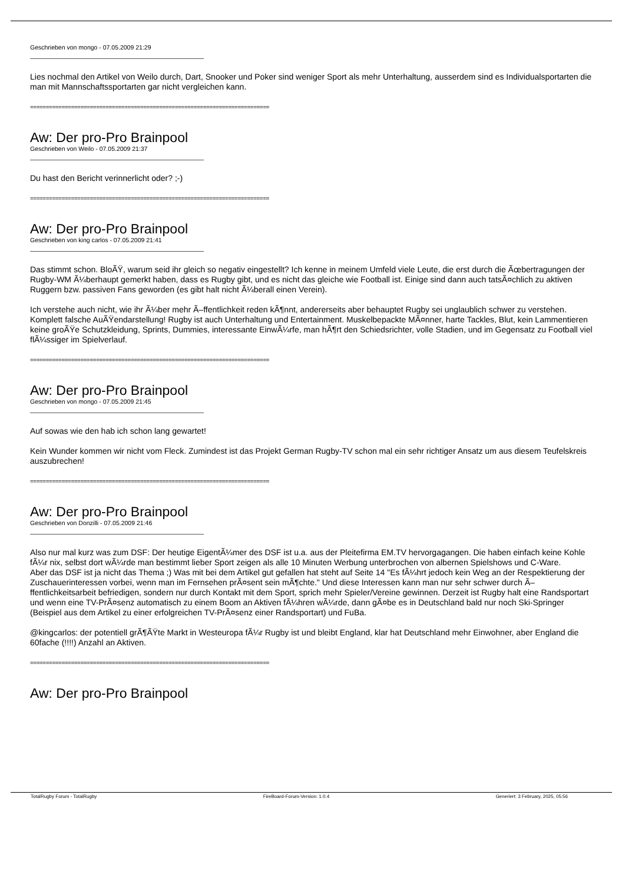Geschrieben von mongo - 07.05.2009 21:29
Lies nochmal den Artikel von Weilo durch, Dart, Snooker und Poker sind weniger Sport als mehr Unterhaltung, ausserdem sind es Individualsportarten die man mit Mannschaftssportarten gar nicht vergleichen kann.
============================================================================
Aw: Der pro-Pro Brainpool
Geschrieben von Weilo - 07.05.2009 21:37
Du hast den Bericht verinnerlicht oder? ;-)
============================================================================
Aw: Der pro-Pro Brainpool
Geschrieben von king carlos - 07.05.2009 21:41
Das stimmt schon. BloÃŸ, warum seid ihr gleich so negativ eingestellt? Ich kenne in meinem Umfeld viele Leute, die erst durch die Ãœbertragungen der Rugby-WM Ã¼berhaupt gemerkt haben, dass es Rugby gibt, und es nicht das gleiche wie Football ist. Einige sind dann auch tatsÃ¤chlich zu aktiven Ruggern bzw. passiven Fans geworden (es gibt halt nicht Ã¼berall einen Verein).
Ich verstehe auch nicht, wie ihr Ã¼ber mehr Ã–ffentlichkeit reden kÃ¶nnt, andererseits aber behauptet Rugby sei unglaublich schwer zu verstehen. Komplett falsche AuÃŸendarstellung! Rugby ist auch Unterhaltung und Entertainment. Muskelbepackte MÃ¤nner, harte Tackles, Blut, kein Lammentieren keine groÃŸe Schutzkleidung, Sprints, Dummies, interessante EinwÃ¼rfe, man hÃ¶rt den Schiedsrichter, volle Stadien, und im Gegensatz zu Football viel flÃ¼ssiger im Spielverlauf.
============================================================================
Aw: Der pro-Pro Brainpool
Geschrieben von mongo - 07.05.2009 21:45
Auf sowas wie den hab ich schon lang gewartet!
Kein Wunder kommen wir nicht vom Fleck. Zumindest ist das Projekt German Rugby-TV schon mal ein sehr richtiger Ansatz um aus diesem Teufelskreis auszubrechen!
============================================================================
Aw: Der pro-Pro Brainpool
Geschrieben von Donzilli - 07.05.2009 21:46
Also nur mal kurz was zum DSF: Der heutige EigentÃ¼mer des DSF ist u.a. aus der Pleitefirma EM.TV hervorgagangen. Die haben einfach keine Kohle fÃ¼r nix, selbst dort wÃ¼rde man bestimmt lieber Sport zeigen als alle 10 Minuten Werbung unterbrochen von albernen Spielshows und C-Ware.
Aber das DSF ist ja nicht das Thema ;) Was mit bei dem Artikel gut gefallen hat steht auf Seite 14 "Es fÃ¼hrt jedoch kein Weg an der Respektierung der Zuschauerinteressen vorbei, wenn man im Fernsehen prÃ¤sent sein mÃ¶chte." Und diese Interessen kann man nur sehr schwer durch Ã–ffentlichkeitsarbeit befriedigen, sondern nur durch Kontakt mit dem Sport, sprich mehr Spieler/Vereine gewinnen. Derzeit ist Rugby halt eine Randsportart und wenn eine TV-PrÃ¤senz automatisch zu einem Boom an Aktiven fÃ¼hren wÃ¼rde, dann gÃ¤be es in Deutschland bald nur noch Ski-Springer (Beispiel aus dem Artikel zu einer erfolgreichen TV-PrÃ¤senz einer Randsportart) und FuBa.
@kingcarlos: der potentiell grÃ¶ÃŸte Markt in Westeuropa fÃ¼r Rugby ist und bleibt England, klar hat Deutschland mehr Einwohner, aber England die 60fache (!!!!) Anzahl an Aktiven.
============================================================================
Aw: Der pro-Pro Brainpool
TotalRugby Forum - TotalRugby FireBoard-Forum-Version: 1.0.4 Generiert: 3 February, 2025, 05:56